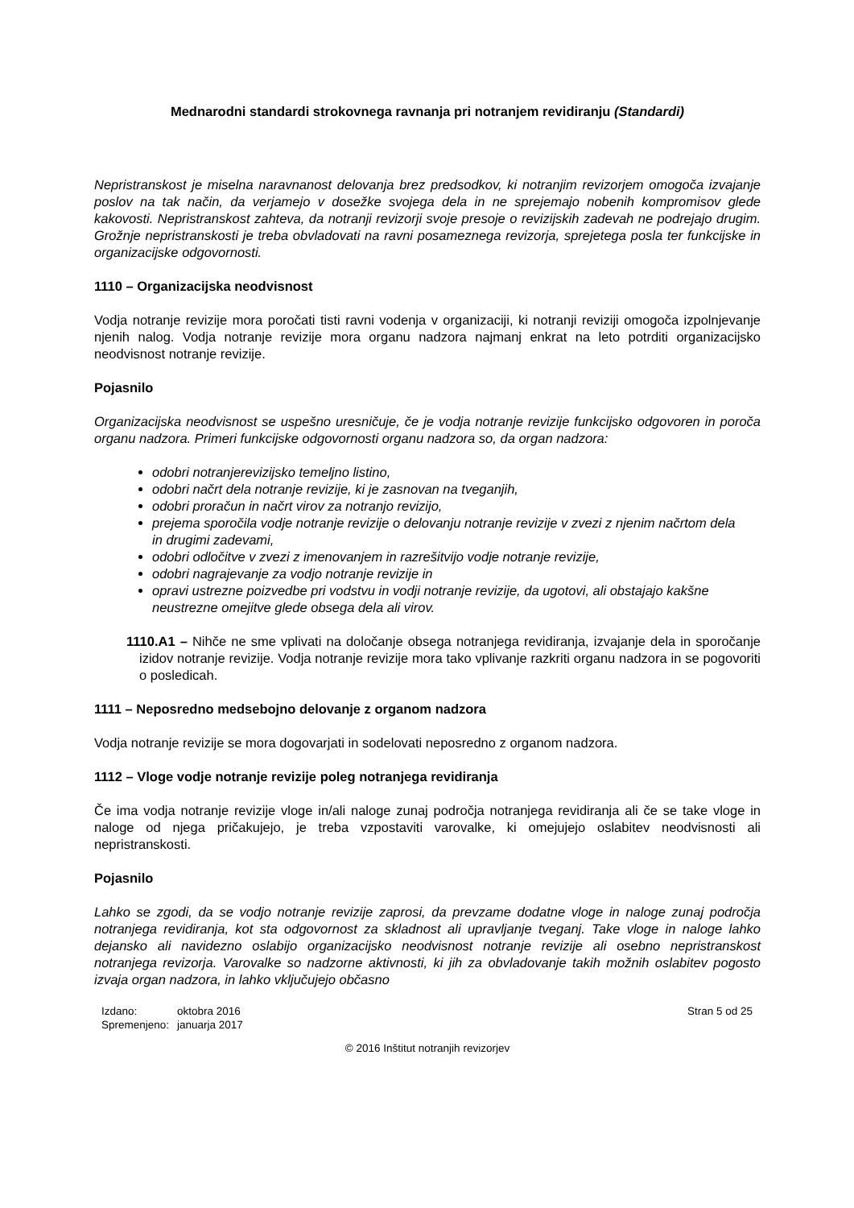Mednarodni standardi strokovnega ravnanja pri notranjem revidiranju (Standardi)
Nepristranskost je miselna naravnanost delovanja brez predsodkov, ki notranjim revizorjem omogoča izvajanje poslov na tak način, da verjamejo v dosežke svojega dela in ne sprejemajo nobenih kompromisov glede kakovosti. Nepristranskost zahteva, da notranji revizorji svoje presoje o revizijskih zadevah ne podrejajo drugim. Grožnje nepristranskosti je treba obvladovati na ravni posameznega revizorja, sprejetega posla ter funkcijske in organizacijske odgovornosti.
1110 – Organizacijska neodvisnost
Vodja notranje revizije mora poročati tisti ravni vodenja v organizaciji, ki notranji reviziji omogoča izpolnjevanje njenih nalog. Vodja notranje revizije mora organu nadzora najmanj enkrat na leto potrditi organizacijsko neodvisnost notranje revizije.
Pojasnilo
Organizacijska neodvisnost se uspešno uresničuje, če je vodja notranje revizije funkcijsko odgovoren in poroča organu nadzora. Primeri funkcijske odgovornosti organu nadzora so, da organ nadzora:
odobri notranjerevizijsko temeljno listino,
odobri načrt dela notranje revizije, ki je zasnovan na tveganjih,
odobri proračun in načrt virov za notranjo revizijo,
prejema sporočila vodje notranje revizije o delovanju notranje revizije v zvezi z njenim načrtom dela in drugimi zadevami,
odobri odločitve v zvezi z imenovanjem in razrešitvijo vodje notranje revizije,
odobri nagrajevanje za vodjo notranje revizije in
opravi ustrezne poizvedbe pri vodstvu in vodji notranje revizije, da ugotovi, ali obstajajo kakšne neustrezne omejitve glede obsega dela ali virov.
1110.A1 – Nihče ne sme vplivati na določanje obsega notranjega revidiranja, izvajanje dela in sporočanje izidov notranje revizije. Vodja notranje revizije mora tako vplivanje razkriti organu nadzora in se pogovoriti o posledicah.
1111 – Neposredno medsebojno delovanje z organom nadzora
Vodja notranje revizije se mora dogovarjati in sodelovati neposredno z organom nadzora.
1112 – Vloge vodje notranje revizije poleg notranjega revidiranja
Če ima vodja notranje revizije vloge in/ali naloge zunaj področja notranjega revidiranja ali če se take vloge in naloge od njega pričakujejo, je treba vzpostaviti varovalke, ki omejujejo oslabitev neodvisnosti ali nepristranskosti.
Pojasnilo
Lahko se zgodi, da se vodjo notranje revizije zaprosi, da prevzame dodatne vloge in naloge zunaj področja notranjega revidiranja, kot sta odgovornost za skladnost ali upravljanje tveganj. Take vloge in naloge lahko dejansko ali navidezno oslabijo organizacijsko neodvisnost notranje revizije ali osebno nepristranskost notranjega revizorja. Varovalke so nadzorne aktivnosti, ki jih za obvladovanje takih možnih oslabitev pogosto izvaja organ nadzora, in lahko vključujejo občasno
| Izdano: | oktobra 2016 |
| Spremenjeno: | januarja 2017 |
Stran 5 od 25
© 2016 Inštitut notranjih revizorjev